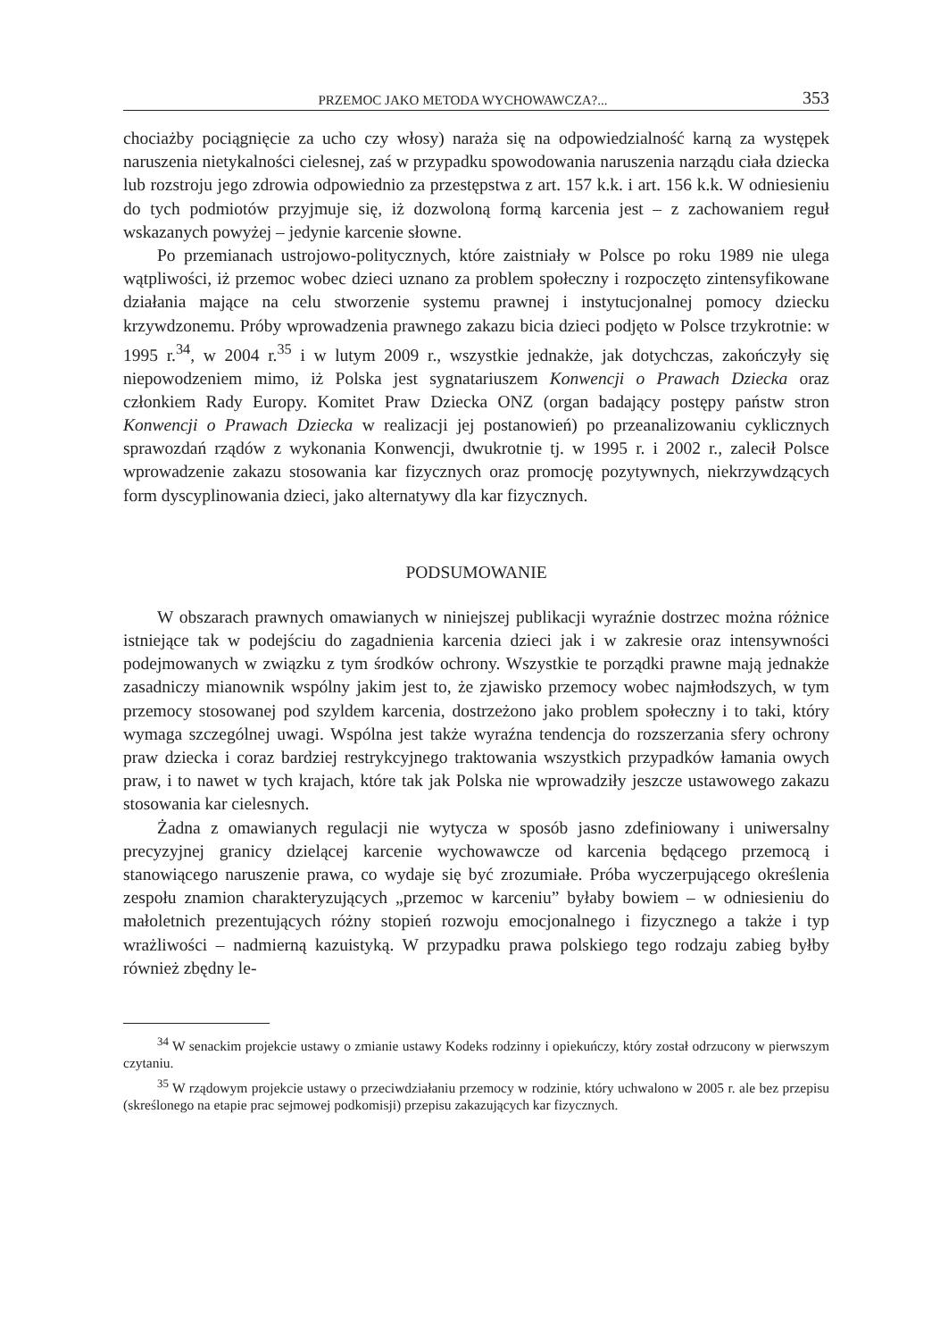PRZEMOC JAKO METODA WYCHOWAWCZA?... 353
chociażby pociągnięcie za ucho czy włosy) naraża się na odpowiedzialność karną za występek naruszenia nietykalności cielesnej, zaś w przypadku spowodowania naruszenia narządu ciała dziecka lub rozstroju jego zdrowia odpowiednio za przestępstwa z art. 157 k.k. i art. 156 k.k. W odniesieniu do tych podmiotów przyjmuje się, iż dozwoloną formą karcenia jest – z zachowaniem reguł wskazanych powyżej – jedynie karcenie słowne.
Po przemianach ustrojowo-politycznych, które zaistniały w Polsce po roku 1989 nie ulega wątpliwości, iż przemoc wobec dzieci uznano za problem społeczny i rozpoczęto zintensyfikowane działania mające na celu stworzenie systemu prawnej i instytucjonalnej pomocy dziecku krzywdzonemu. Próby wprowadzenia prawnego zakazu bicia dzieci podjęto w Polsce trzykrotnie: w 1995 r.<sup>34</sup>, w 2004 r.<sup>35</sup> i w lutym 2009 r., wszystkie jednakże, jak dotychczas, zakończyły się niepowodzeniem mimo, iż Polska jest sygnatariuszem Konwencji o Prawach Dziecka oraz członkiem Rady Europy. Komitet Praw Dziecka ONZ (organ badający postępy państw stron Konwencji o Prawach Dziecka w realizacji jej postanowień) po przeanalizowaniu cyklicznych sprawozdań rządów z wykonania Konwencji, dwukrotnie tj. w 1995 r. i 2002 r., zalecił Polsce wprowadzenie zakazu stosowania kar fizycznych oraz promocję pozytywnych, niekrzywdzących form dyscyplinowania dzieci, jako alternatywy dla kar fizycznych.
PODSUMOWANIE
W obszarach prawnych omawianych w niniejszej publikacji wyraźnie dostrzec można różnice istniejące tak w podejściu do zagadnienia karcenia dzieci jak i w zakresie oraz intensywności podejmowanych w związku z tym środków ochrony. Wszystkie te porządki prawne mają jednakże zasadniczy mianownik wspólny jakim jest to, że zjawisko przemocy wobec najmłodszych, w tym przemocy stosowanej pod szyldem karcenia, dostrzeżono jako problem społeczny i to taki, który wymaga szczególnej uwagi. Wspólna jest także wyraźna tendencja do rozszerzania sfery ochrony praw dziecka i coraz bardziej restrykcyjnego traktowania wszystkich przypadków łamania owych praw, i to nawet w tych krajach, które tak jak Polska nie wprowadziły jeszcze ustawowego zakazu stosowania kar cielesnych.
Żadna z omawianych regulacji nie wytycza w sposób jasno zdefiniowany i uniwersalny precyzyjnej granicy dzielącej karcenie wychowawcze od karcenia będącego przemocą i stanowiącego naruszenie prawa, co wydaje się być zrozumiałe. Próba wyczerpującego określenia zespołu znamion charakteryzujących „przemoc w karceniu” byłaby bowiem – w odniesieniu do małoletnich prezentujących różny stopień rozwoju emocjonalnego i fizycznego a także i typ wrażliwości – nadmierną kazuistyką. W przypadku prawa polskiego tego rodzaju zabieg byłby również zbędny le-
<sup>34</sup> W senackim projekcie ustawy o zmianie ustawy Kodeks rodzinny i opiekuńczy, który został odrzucony w pierwszym czytaniu.
<sup>35</sup> W rządowym projekcie ustawy o przeciwdziałaniu przemocy w rodzinie, który uchwalono w 2005 r. ale bez przepisu (skreślonego na etapie prac sejmowej podkomisji) przepisu zakazujących kar fizycznych.